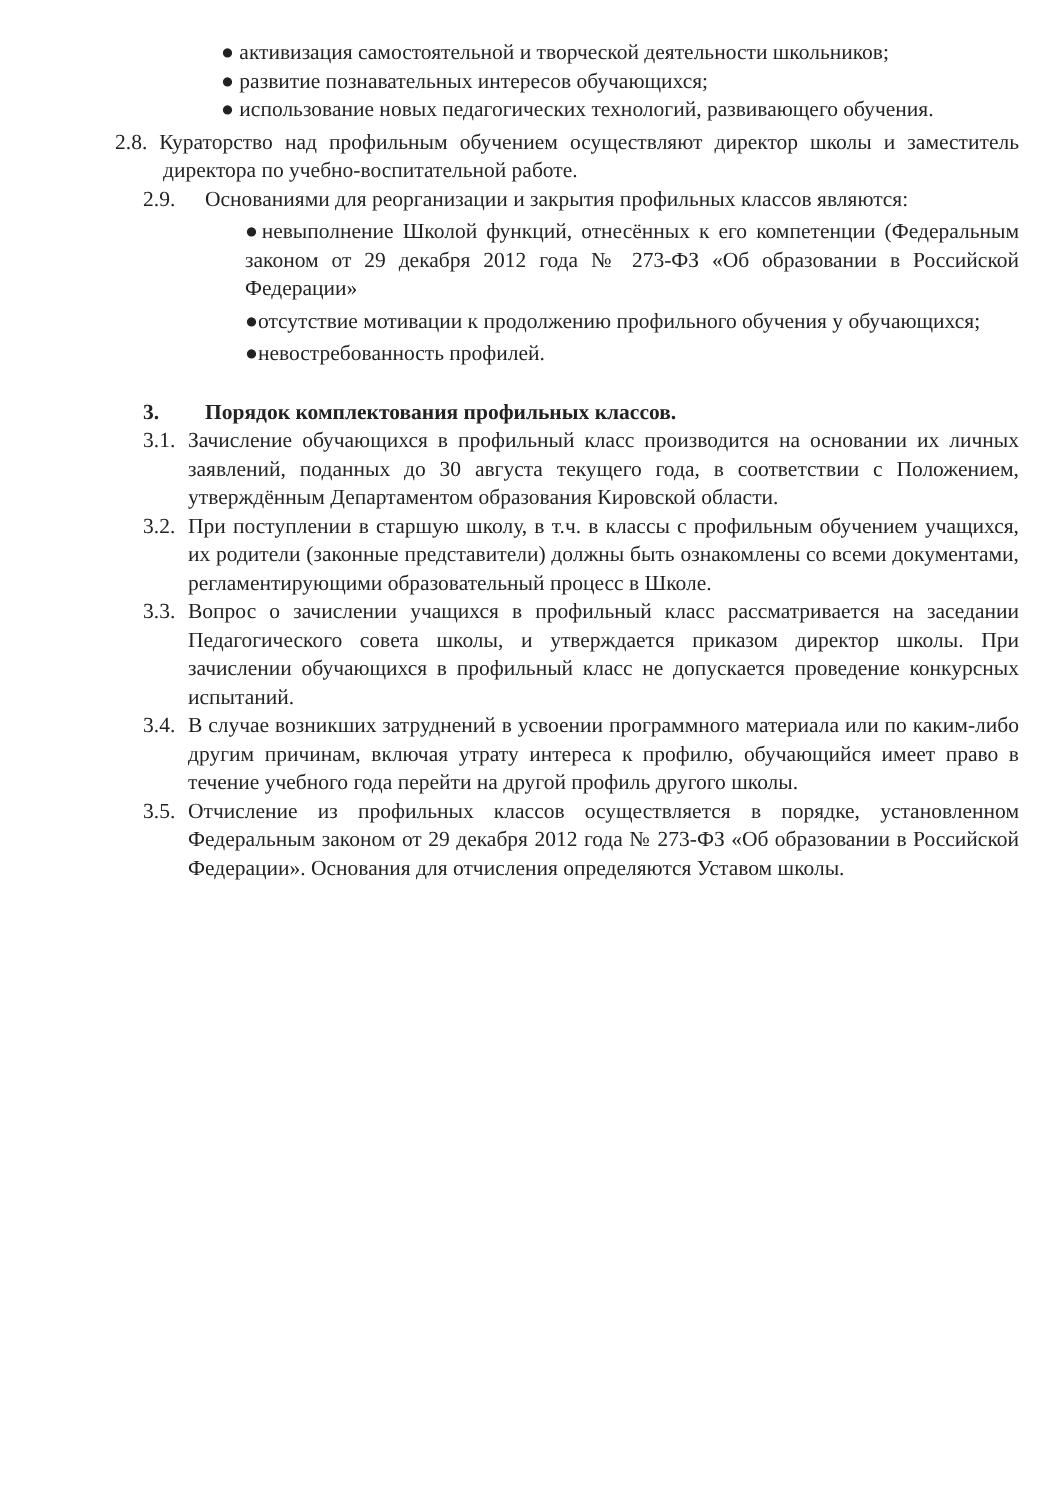● активизация самостоятельной и творческой деятельности школьников;
● развитие познавательных интересов обучающихся;
● использование новых педагогических технологий, развивающего обучения.
2.8. Кураторство над профильным обучением осуществляют директор школы и заместитель директора по учебно-воспитательной работе.
2.9. Основаниями для реорганизации и закрытия профильных классов являются:
●невыполнение Школой функций, отнесённых к его компетенции (Федеральным законом от 29 декабря 2012 года № 273-ФЗ «Об образовании в Российской Федерации»
●отсутствие мотивации к продолжению профильного обучения у обучающихся;
●невостребованность профилей.
3. Порядок комплектования профильных классов.
3.1. Зачисление обучающихся в профильный класс производится на основании их личных заявлений, поданных до 30 августа текущего года, в соответствии с Положением, утверждённым Департаментом образования Кировской области.
3.2. При поступлении в старшую школу, в т.ч. в классы с профильным обучением учащихся, их родители (законные представители) должны быть ознакомлены со всеми документами, регламентирующими образовательный процесс в Школе.
3.3. Вопрос о зачислении учащихся в профильный класс рассматривается на заседании Педагогического совета школы, и утверждается приказом директор школы. При зачислении обучающихся в профильный класс не допускается проведение конкурсных испытаний.
3.4. В случае возникших затруднений в усвоении программного материала или по каким-либо другим причинам, включая утрату интереса к профилю, обучающийся имеет право в течение учебного года перейти на другой профиль другого школы.
3.5. Отчисление из профильных классов осуществляется в порядке, установленном Федеральным законом от 29 декабря 2012 года № 273-ФЗ «Об образовании в Российской Федерации». Основания для отчисления определяются Уставом школы.